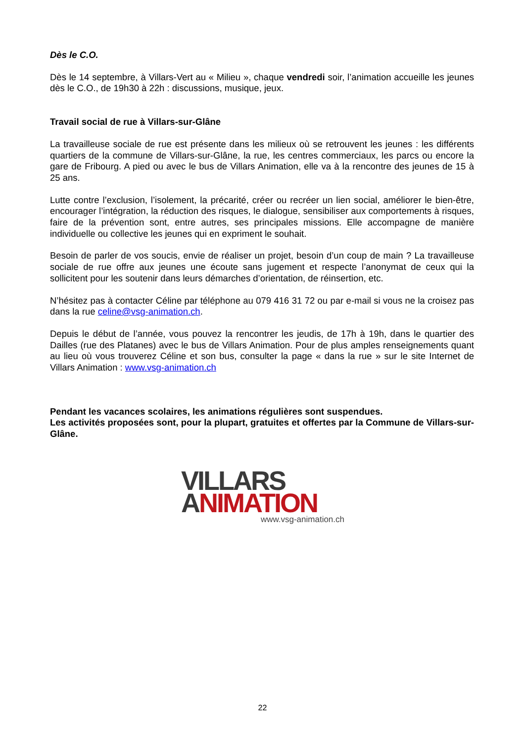Dès le C.O.
Dès le 14 septembre, à Villars-Vert au « Milieu », chaque vendredi soir, l’animation accueille les jeunes dès le C.O., de 19h30 à 22h : discussions, musique, jeux.
Travail social de rue à Villars-sur-Glâne
La travailleuse sociale de rue est présente dans les milieux où se retrouvent les jeunes : les différents quartiers de la commune de Villars-sur-Glâne, la rue, les centres commerciaux, les parcs ou encore la gare de Fribourg. A pied ou avec le bus de Villars Animation, elle va à la rencontre des jeunes de 15 à 25 ans.
Lutte contre l’exclusion, l’isolement, la précarité, créer ou recréer un lien social, améliorer le bien-être, encourager l’intégration, la réduction des risques, le dialogue, sensibiliser aux comportements à risques, faire de la prévention sont, entre autres, ses principales missions. Elle accompagne de manière individuelle ou collective les jeunes qui en expriment le souhait.
Besoin de parler de vos soucis, envie de réaliser un projet, besoin d’un coup de main ? La travailleuse sociale de rue offre aux jeunes une écoute sans jugement et respecte l’anonymat de ceux qui la sollicitent pour les soutenir dans leurs démarches d’orientation, de réinsertion, etc.
N’hésitez pas à contacter Céline par téléphone au 079 416 31 72 ou par e-mail si vous ne la croisez pas dans la rue celine@vsg-animation.ch.
Depuis le début de l’année, vous pouvez la rencontrer les jeudis, de 17h à 19h, dans le quartier des Dailles (rue des Platanes) avec le bus de Villars Animation. Pour de plus amples renseignements quant au lieu où vous trouverez Céline et son bus, consulter la page « dans la rue » sur le site Internet de Villars Animation : www.vsg-animation.ch
Pendant les vacances scolaires, les animations régulières sont suspendues.
Les activités proposées sont, pour la plupart, gratuites et offertes par la Commune de Villars-sur-Glâne.
VILLARS
ANIMATION
www.vsg-animation.ch
22